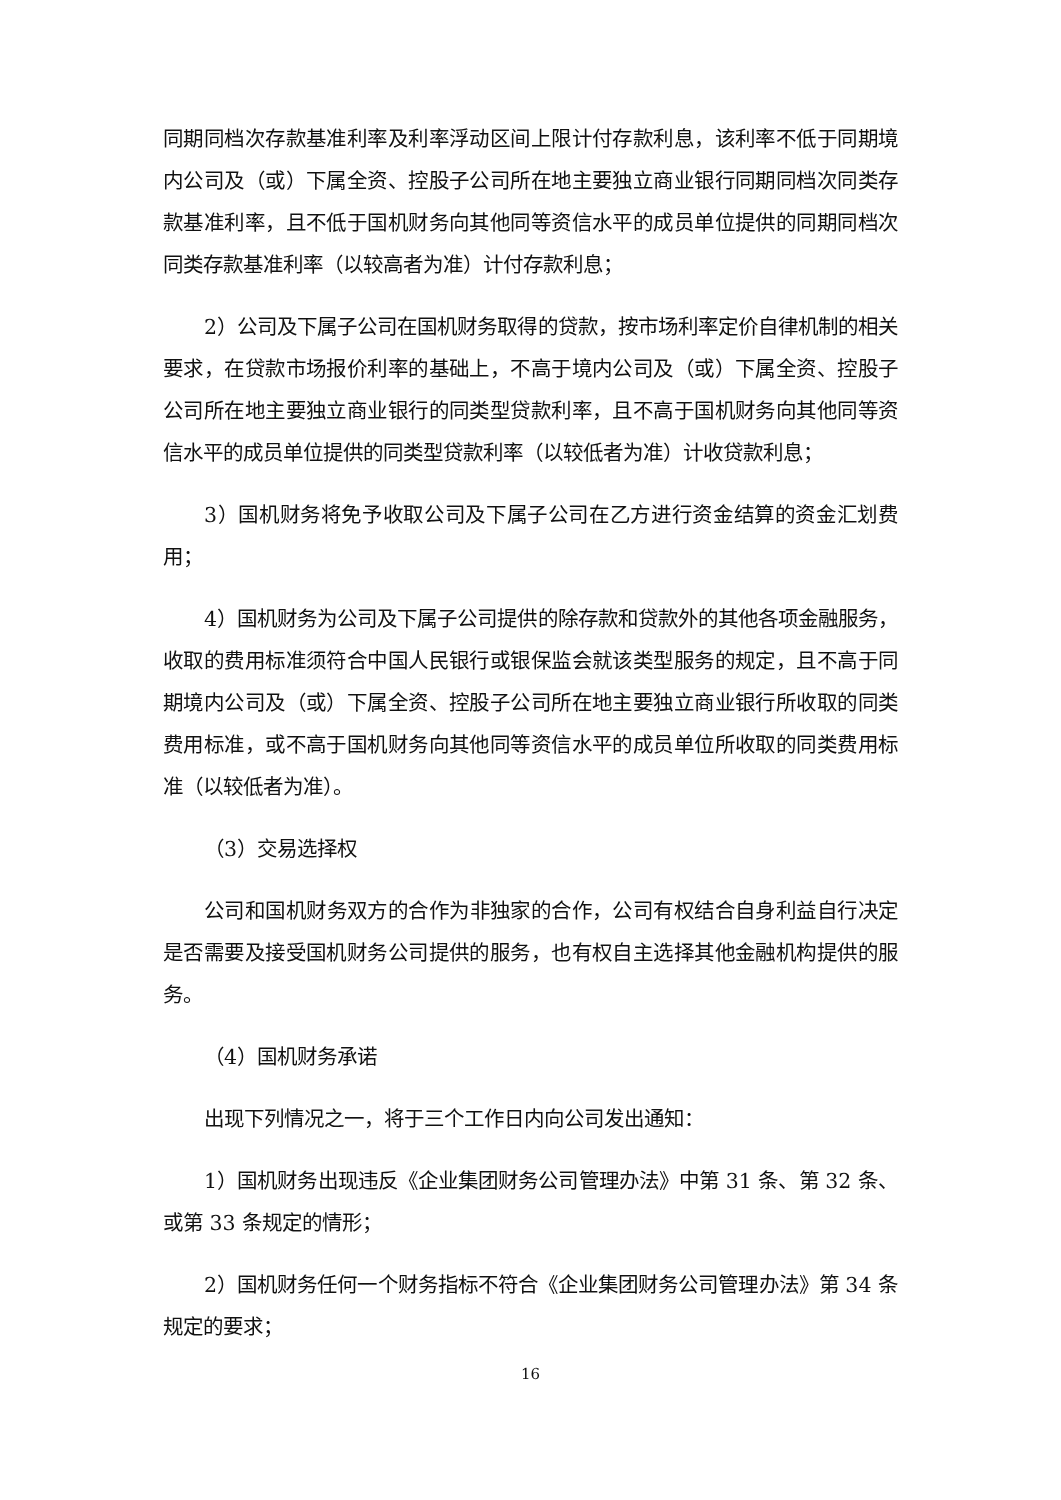同期同档次存款基准利率及利率浮动区间上限计付存款利息，该利率不低于同期境内公司及（或）下属全资、控股子公司所在地主要独立商业银行同期同档次同类存款基准利率，且不低于国机财务向其他同等资信水平的成员单位提供的同期同档次同类存款基准利率（以较高者为准）计付存款利息；
2）公司及下属子公司在国机财务取得的贷款，按市场利率定价自律机制的相关要求，在贷款市场报价利率的基础上，不高于境内公司及（或）下属全资、控股子公司所在地主要独立商业银行的同类型贷款利率，且不高于国机财务向其他同等资信水平的成员单位提供的同类型贷款利率（以较低者为准）计收贷款利息；
3）国机财务将免予收取公司及下属子公司在乙方进行资金结算的资金汇划费用；
4）国机财务为公司及下属子公司提供的除存款和贷款外的其他各项金融服务，收取的费用标准须符合中国人民银行或银保监会就该类型服务的规定，且不高于同期境内公司及（或）下属全资、控股子公司所在地主要独立商业银行所收取的同类费用标准，或不高于国机财务向其他同等资信水平的成员单位所收取的同类费用标准（以较低者为准）。
（3）交易选择权
公司和国机财务双方的合作为非独家的合作，公司有权结合自身利益自行决定是否需要及接受国机财务公司提供的服务，也有权自主选择其他金融机构提供的服务。
（4）国机财务承诺
出现下列情况之一，将于三个工作日内向公司发出通知：
1）国机财务出现违反《企业集团财务公司管理办法》中第 31 条、第 32 条、或第 33 条规定的情形；
2）国机财务任何一个财务指标不符合《企业集团财务公司管理办法》第 34 条规定的要求；
16